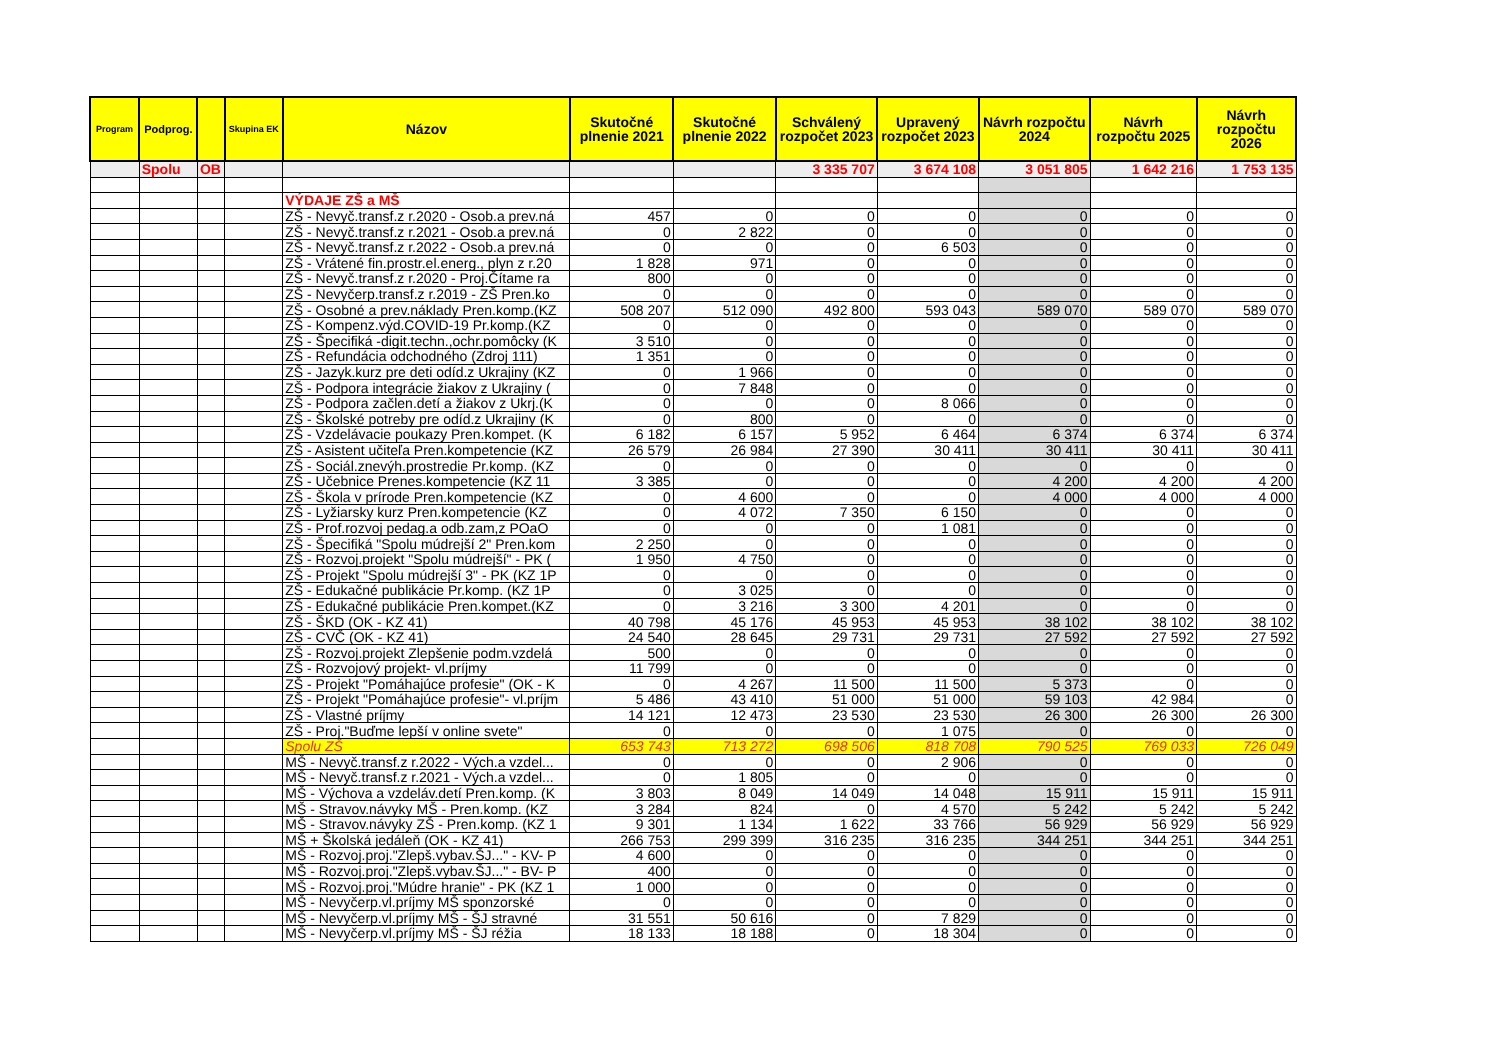| Program | Podprog. | | Skupina EK | Názov | Skutočné plnenie 2021 | Skutočné plnenie 2022 | Schválený rozpočet 2023 | Upravený rozpočet 2023 | Návrh rozpočtu 2024 | Návrh rozpočtu 2025 | Návrh rozpočtu 2026 |
| --- | --- | --- | --- | --- | --- | --- | --- | --- | --- | --- | --- |
| | Spolu | OB | | | | | 3 335 707 | 3 674 108 | 3 051 805 | 1 642 216 | 1 753 135 |
| | | | | VÝDAJE ZŠ a MŠ | | | | | | | |
| | | | | ZŠ - Nevyč.transf.z r.2020 - Osob.a prev.ná | 457 | 0 | 0 | 0 | 0 | 0 | 0 |
| | | | | ZŠ - Nevyč.transf.z r.2021 - Osob.a prev.ná | 0 | 2 822 | 0 | 0 | 0 | 0 | 0 |
| | | | | ZŠ - Nevyč.transf.z r.2022 - Osob.a prev.ná | 0 | 0 | 0 | 6 503 | 0 | 0 | 0 |
| | | | | ZŠ - Vrátené fin.prostr.el.energ., plyn z r.20 | 1 828 | 971 | 0 | 0 | 0 | 0 | 0 |
| | | | | ZŠ - Nevyč.transf.z r.2020 - Proj.Čítame ra | 800 | 0 | 0 | 0 | 0 | 0 | 0 |
| | | | | ZŠ - Nevyčerp.transf.z r.2019 - ZŠ Pren.ko | 0 | 0 | 0 | 0 | 0 | 0 | 0 |
| | | | | ZŠ - Osobné a prev.náklady Pren.komp.(KZ | 508 207 | 512 090 | 492 800 | 593 043 | 589 070 | 589 070 | 589 070 |
| | | | | ZŠ - Kompenz.výd.COVID-19 Pr.komp.(KZ | 0 | 0 | 0 | 0 | 0 | 0 | 0 |
| | | | | ZŠ - Špecifiká -digit.techn.,ochr.pomôcky (K | 3 510 | 0 | 0 | 0 | 0 | 0 | 0 |
| | | | | ZŠ - Refundácia odchodného (Zdroj 111) | 1 351 | 0 | 0 | 0 | 0 | 0 | 0 |
| | | | | ZŠ - Jazyk.kurz pre deti odíd.z Ukrajiny (KZ | 0 | 1 966 | 0 | 0 | 0 | 0 | 0 |
| | | | | ZŠ - Podpora integrácie žiakov z Ukrajiny ( | 0 | 7 848 | 0 | 0 | 0 | 0 | 0 |
| | | | | ZŠ - Podpora začlen.detí a žiakov z Ukrj.(K | 0 | 0 | 0 | 8 066 | 0 | 0 | 0 |
| | | | | ZŠ - Školské potreby pre odíd.z Ukrajiny (K | 0 | 800 | 0 | 0 | 0 | 0 | 0 |
| | | | | ZŠ - Vzdelávacie poukazy Pren.kompet. (K | 6 182 | 6 157 | 5 952 | 6 464 | 6 374 | 6 374 | 6 374 |
| | | | | ZŠ - Asistent učiteľa Pren.kompetencie (KZ | 26 579 | 26 984 | 27 390 | 30 411 | 30 411 | 30 411 | 30 411 |
| | | | | ZŠ - Sociál.znevýh.prostredie Pr.komp. (KZ | 0 | 0 | 0 | 0 | 0 | 0 | 0 |
| | | | | ZŠ - Učebnice Prenes.kompetencie (KZ 11 | 3 385 | 0 | 0 | 0 | 4 200 | 4 200 | 4 200 |
| | | | | ZŠ - Škola v prírode Pren.kompetencie (KZ | 0 | 4 600 | 0 | 0 | 4 000 | 4 000 | 4 000 |
| | | | | ZŠ - Lyžiarsky kurz Pren.kompetencie (KZ | 0 | 4 072 | 7 350 | 6 150 | 0 | 0 | 0 |
| | | | | ZŠ - Prof.rozvoj pedag.a odb.zam,z POaO | 0 | 0 | 0 | 1 081 | 0 | 0 | 0 |
| | | | | ZŠ - Špecifiká "Spolu múdrejší 2" Pren.kom | 2 250 | 0 | 0 | 0 | 0 | 0 | 0 |
| | | | | ZŠ - Rozvoj.projekt "Spolu múdrejší" - PK ( | 1 950 | 4 750 | 0 | 0 | 0 | 0 | 0 |
| | | | | ZŠ - Projekt "Spolu múdrejší 3" - PK (KZ 1P | 0 | 0 | 0 | 0 | 0 | 0 | 0 |
| | | | | ZŠ - Edukačné publikácie Pr.komp. (KZ 1P | 0 | 3 025 | 0 | 0 | 0 | 0 | 0 |
| | | | | ZŠ - Edukačné publikácie Pren.kompet.(KZ | 0 | 3 216 | 3 300 | 4 201 | 0 | 0 | 0 |
| | | | | ZŠ - ŠKD (OK - KZ 41) | 40 798 | 45 176 | 45 953 | 45 953 | 38 102 | 38 102 | 38 102 |
| | | | | ZŠ - CVČ (OK - KZ 41) | 24 540 | 28 645 | 29 731 | 29 731 | 27 592 | 27 592 | 27 592 |
| | | | | ZŠ - Rozvoj.projekt Zlepšenie podm.vzdelá | 500 | 0 | 0 | 0 | 0 | 0 | 0 |
| | | | | ZŠ - Rozvojový projekt- vl.príjmy | 11 799 | 0 | 0 | 0 | 0 | 0 | 0 |
| | | | | ZŠ - Projekt "Pomáhajúce profesie" (OK - K | 0 | 4 267 | 11 500 | 11 500 | 5 373 | 0 | 0 |
| | | | | ZŠ - Projekt "Pomáhajúce profesie"- vl.príjm | 5 486 | 43 410 | 51 000 | 51 000 | 59 103 | 42 984 | 0 |
| | | | | ZŠ - Vlastné príjmy | 14 121 | 12 473 | 23 530 | 23 530 | 26 300 | 26 300 | 26 300 |
| | | | | ZŠ - Proj."Buďme lepší v online svete" | 0 | 0 | 0 | 1 075 | 0 | 0 | 0 |
| | | | | Spolu ZŠ | 653 743 | 713 272 | 698 506 | 818 708 | 790 525 | 769 033 | 726 049 |
| | | | | MŠ - Nevyč.transf.z r.2022 - Vých.a vzdel... | 0 | 0 | 0 | 2 906 | 0 | 0 | 0 |
| | | | | MŠ - Nevyč.transf.z r.2021 - Vých.a vzdel... | 0 | 1 805 | 0 | 0 | 0 | 0 | 0 |
| | | | | MŠ - Výchova a vzdeláv.detí Pren.komp. (K | 3 803 | 8 049 | 14 049 | 14 048 | 15 911 | 15 911 | 15 911 |
| | | | | MŠ - Stravov.návyky MŠ - Pren.komp. (KZ | 3 284 | 824 | 0 | 4 570 | 5 242 | 5 242 | 5 242 |
| | | | | MŠ - Stravov.návyky ZŠ - Pren.komp. (KZ 1 | 9 301 | 1 134 | 1 622 | 33 766 | 56 929 | 56 929 | 56 929 |
| | | | | MŠ + Školská jedáleň (OK - KZ 41) | 266 753 | 299 399 | 316 235 | 316 235 | 344 251 | 344 251 | 344 251 |
| | | | | MŠ - Rozvoj.proj."Zlepš.vybav.ŠJ..." - KV- P | 4 600 | 0 | 0 | 0 | 0 | 0 | 0 |
| | | | | MŠ - Rozvoj.proj."Zlepš.vybav.ŠJ..." - BV- P | 400 | 0 | 0 | 0 | 0 | 0 | 0 |
| | | | | MŠ - Rozvoj.proj."Múdre hranie" - PK (KZ 1 | 1 000 | 0 | 0 | 0 | 0 | 0 | 0 |
| | | | | MŠ - Nevyčerp.vl.príjmy MŠ sponzorské | 0 | 0 | 0 | 0 | 0 | 0 | 0 |
| | | | | MŠ - Nevyčerp.vl.príjmy MŠ - ŠJ stravné | 31 551 | 50 616 | 0 | 7 829 | 0 | 0 | 0 |
| | | | | MŠ - Nevyčerp.vl.príjmy MŠ - ŠJ réžia | 18 133 | 18 188 | 0 | 18 304 | 0 | 0 | 0 |